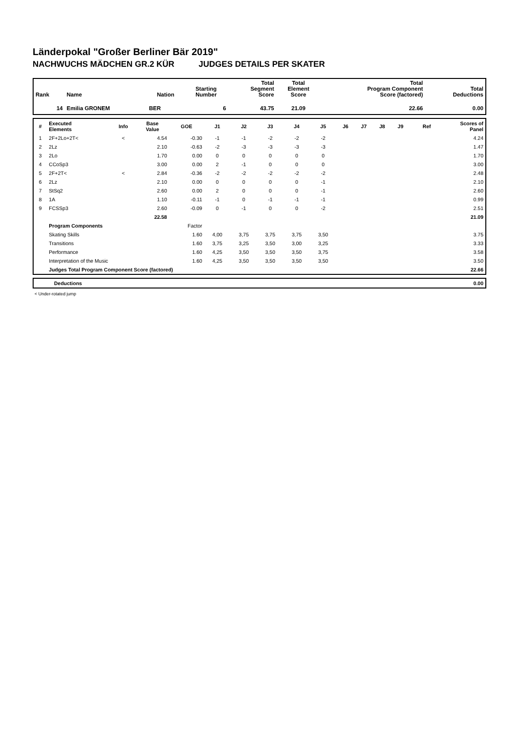Länderpokal "Großer Berliner Bär 2019"
NACHWUCHS MÄDCHEN GR.2 KÜR JUDGES DETAILS PER SKATER
| Rank | Name | Nation | Starting Number | Total Segment Score | Total Element Score | Total Program Component Score (factored) | Total Deductions |
| --- | --- | --- | --- | --- | --- | --- | --- |
| 14 | Emilia GRONEM | BER | 6 | 43.75 | 21.09 | 22.66 | 0.00 |
| # | Executed Elements | Info | Base Value | GOE | J1 | J2 | J3 | J4 | J5 | J6 | J7 | J8 | J9 | Ref | Scores of Panel |
| --- | --- | --- | --- | --- | --- | --- | --- | --- | --- | --- | --- | --- | --- | --- | --- |
| 1 | 2F+2Lo+2T< | < | 4.54 | -0.30 | -1 | -1 | -2 | -2 | -2 | | | | | | 4.24 |
| 2 | 2Lz | | 2.10 | -0.63 | -2 | -3 | -3 | -3 | -3 | | | | | | 1.47 |
| 3 | 2Lo | | 1.70 | 0.00 | 0 | 0 | 0 | 0 | 0 | | | | | | 1.70 |
| 4 | CCoSp3 | | 3.00 | 0.00 | 2 | -1 | 0 | 0 | 0 | | | | | | 3.00 |
| 5 | 2F+2T< | < | 2.84 | -0.36 | -2 | -2 | -2 | -2 | -2 | | | | | | 2.48 |
| 6 | 2Lz | | 2.10 | 0.00 | 0 | 0 | 0 | 0 | -1 | | | | | | 2.10 |
| 7 | StSq2 | | 2.60 | 0.00 | 2 | 0 | 0 | 0 | -1 | | | | | | 2.60 |
| 8 | 1A | | 1.10 | -0.11 | -1 | 0 | -1 | -1 | -1 | | | | | | 0.99 |
| 9 | FCSSp3 | | 2.60 | -0.09 | 0 | -1 | 0 | 0 | -2 | | | | | | 2.51 |
| | | | 22.58 | | | | | | | | | | | | 21.09 |
| | Program Components | | | Factor | | | | | | | | | | | |
| | Skating Skills | | | 1.60 | 4,00 | 3,75 | 3,75 | 3,75 | 3,50 | | | | | | 3.75 |
| | Transitions | | | 1.60 | 3,75 | 3,25 | 3,50 | 3,00 | 3,25 | | | | | | 3.33 |
| | Performance | | | 1.60 | 4,25 | 3,50 | 3,50 | 3,50 | 3,75 | | | | | | 3.58 |
| | Interpretation of the Music | | | 1.60 | 4,25 | 3,50 | 3,50 | 3,50 | 3,50 | | | | | | 3.50 |
| | Judges Total Program Component Score (factored) | | | | | | | | | | | | | | 22.66 |
| | Deductions | 0.00 |
< Under-rotated jump